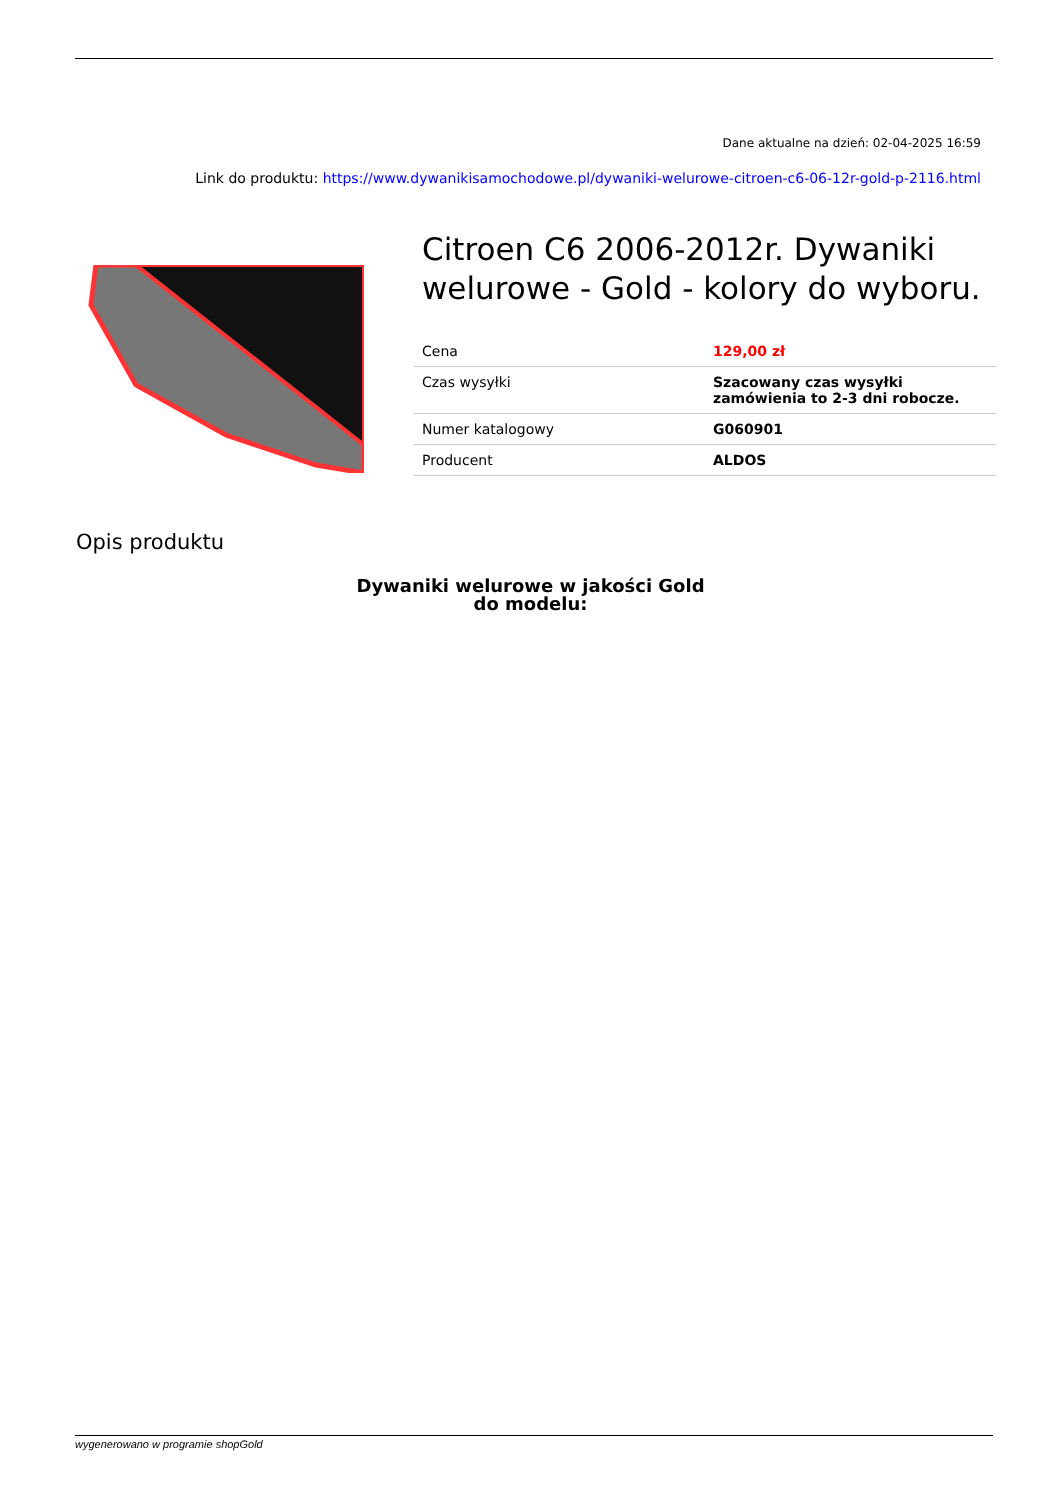Dane aktualne na dzień: 02-04-2025 16:59
Link do produktu: https://www.dywanikisamochodowe.pl/dywaniki-welurowe-citroen-c6-06-12r-gold-p-2116.html
Citroen C6 2006-2012r. Dywaniki welurowe - Gold - kolory do wyboru.
| Cena | 129,00 zł |
| Czas wysyłki | Szacowany czas wysyłki zamówienia to 2-3 dni robocze. |
| Numer katalogowy | G060901 |
| Producent | ALDOS |
Opis produktu
Dywaniki welurowe w jakości Gold
do modelu:
wygenerowano w programie shopGold